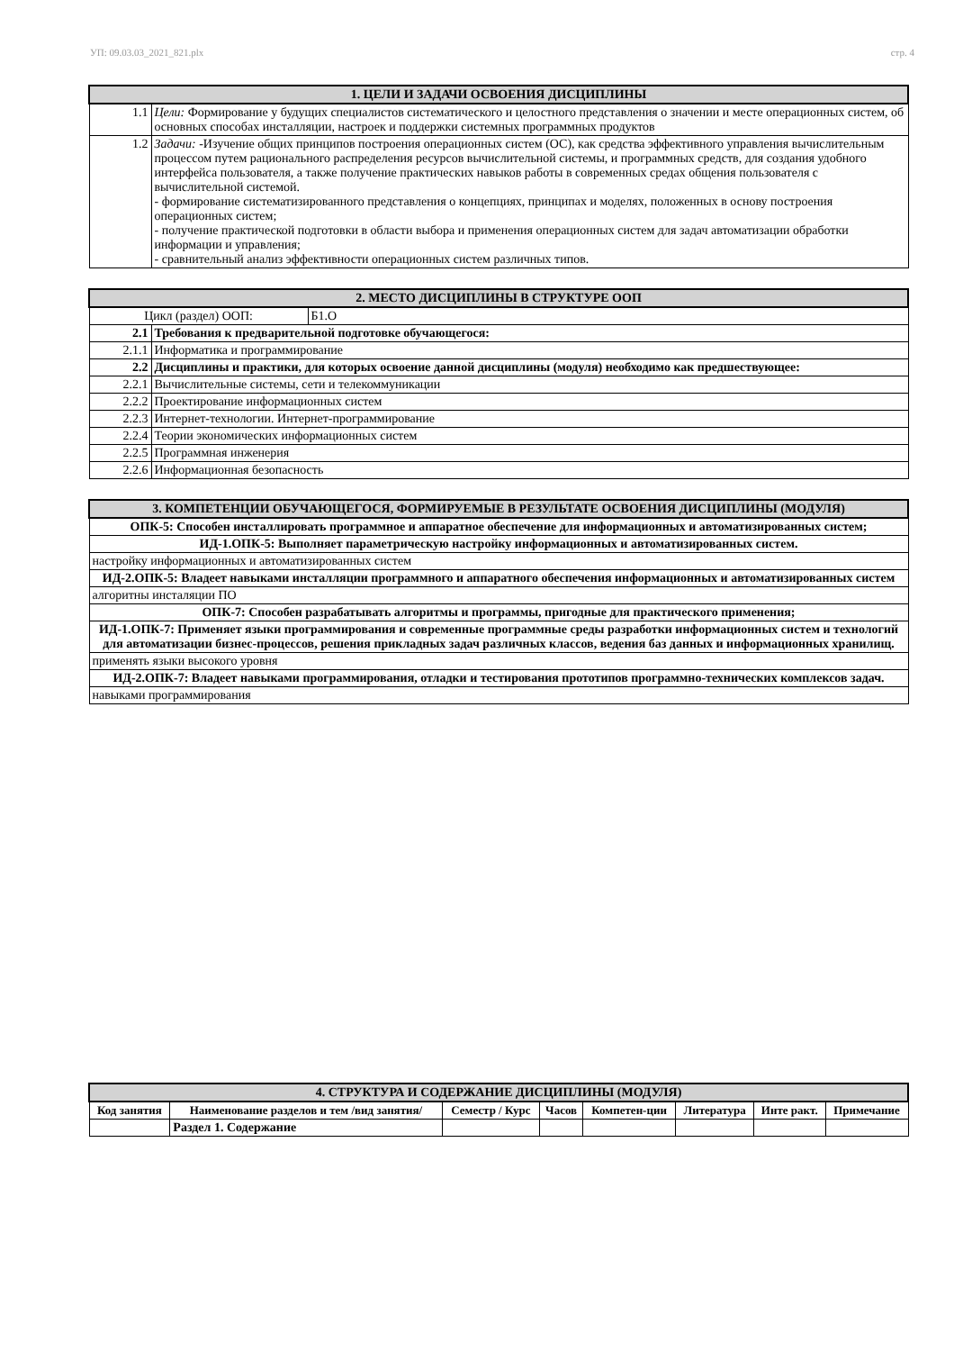УП: 09.03.03_2021_821.plx стр. 4
| 1. ЦЕЛИ И ЗАДАЧИ ОСВОЕНИЯ ДИСЦИПЛИНЫ | |
| 1.1 | Цели: Формирование у будущих специалистов систематического и целостного представления о значении и месте операционных систем, об основных способах инсталляции, настроек и поддержки системных программных продуктов |
| 1.2 | Задачи: -Изучение общих принципов построения операционных систем (ОС), как средства эффективного управления вычислительным процессом путем рационального распределения ресурсов вычислительной системы, и программных средств, для создания удобного интерфейса пользователя, а также получение практических навыков работы в современных средах общения пользователя с вычислительной системой. - формирование систематизированного представления о концепциях, принципах и моделях, положенных в основу построения операционных систем; - получение практической подготовки в области выбора и применения операционных систем для задач автоматизации обработки информации и управления; - сравнительный анализ эффективности операционных систем различных типов. |
| 2. МЕСТО ДИСЦИПЛИНЫ В СТРУКТУРЕ ООП | | |
| Цикл (раздел) ООП: | | Б1.О |
| 2.1 | Требования к предварительной подготовке обучающегося: | |
| 2.1.1 | Информатика и программирование | |
| 2.2 | Дисциплины и практики, для которых освоение данной дисциплины (модуля) необходимо как предшествующее: | |
| 2.2.1 | Вычислительные системы, сети и телекоммуникации | |
| 2.2.2 | Проектирование информационных систем | |
| 2.2.3 | Интернет-технологии. Интернет-программирование | |
| 2.2.4 | Теории экономических информационных систем | |
| 2.2.5 | Программная инженерия | |
| 2.2.6 | Информационная безопасность | |
| 3. КОМПЕТЕНЦИИ ОБУЧАЮЩЕГОСЯ, ФОРМИРУЕМЫЕ В РЕЗУЛЬТАТЕ ОСВОЕНИЯ ДИСЦИПЛИНЫ (МОДУЛЯ) |
| ОПК-5: Способен инсталлировать программное и аппаратное обеспечение для информационных и автоматизированных систем; |
| ИД-1.ОПК-5: Выполняет параметрическую настройку информационных и автоматизированных систем. |
| настройку информационных и автоматизированных систем |
| ИД-2.ОПК-5: Владеет навыками инсталляции программного и аппаратного обеспечения информационных и автоматизированных систем |
| алгоритны инсталяции ПО |
| ОПК-7: Способен разрабатывать алгоритмы и программы, пригодные для практического применения; |
| ИД-1.ОПК-7: Применяет языки программирования и современные программные среды разработки информационных систем и технологий для автоматизации бизнес-процессов, решения прикладных задач различных классов, ведения баз данных и информационных хранилищ. |
| применять языки высокого уровня |
| ИД-2.ОПК-7: Владеет навыками программирования, отладки и тестирования прототипов программно-технических комплексов задач. |
| навыками программирования |
| 4. СТРУКТУРА И СОДЕРЖАНИЕ ДИСЦИПЛИНЫ (МОДУЛЯ) | | | | | | | |
| Код занятия | Наименование разделов и тем /вид занятия/ | Семестр / Курс | Часов | Компетен-ции | Литература | Инте ракт. | Примечание |
| | Раздел 1. Содержание | | | | | | |